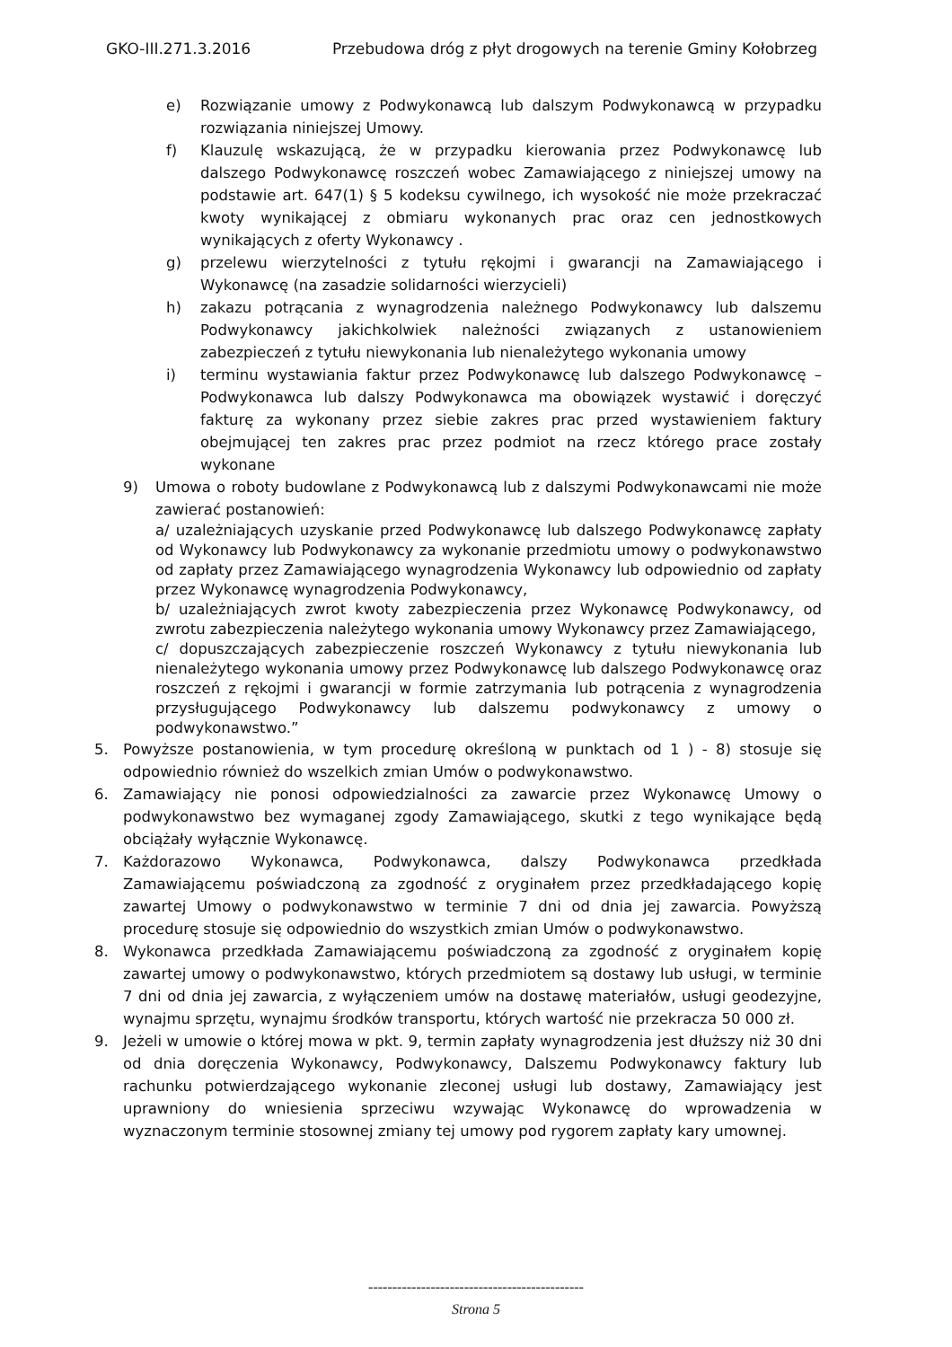GKO-III.271.3.2016 Przebudowa dróg z płyt drogowych na terenie Gminy Kołobrzeg
e) Rozwiązanie umowy z Podwykonawcą lub dalszym Podwykonawcą w przypadku rozwiązania niniejszej Umowy.
f) Klauzulę wskazującą, że w przypadku kierowania przez Podwykonawcę lub dalszego Podwykonawcę roszczeń wobec Zamawiającego z niniejszej umowy na podstawie art. 647(1) § 5 kodeksu cywilnego, ich wysokość nie może przekraczać kwoty wynikającej z obmiaru wykonanych prac oraz cen jednostkowych wynikających z oferty Wykonawcy .
g) przelewu wierzytelności z tytułu rękojmi i gwarancji na Zamawiającego i Wykonawcę (na zasadzie solidarności wierzycieli)
h) zakazu potrącania z wynagrodzenia należnego Podwykonawcy lub dalszemu Podwykonawcy jakichkolwiek należności związanych z ustanowieniem zabezpieczeń z tytułu niewykonania lub nienależytego wykonania umowy
i) terminu wystawiania faktur przez Podwykonawcę lub dalszego Podwykonawcę – Podwykonawca lub dalszy Podwykonawca ma obowiązek wystawić i doręczyć fakturę za wykonany przez siebie zakres prac przed wystawieniem faktury obejmującej ten zakres prac przez podmiot na rzecz którego prace zostały wykonane
9) Umowa o roboty budowlane z Podwykonawcą lub z dalszymi Podwykonawcami nie może zawierać postanowień:
a/ uzależniających uzyskanie przed Podwykonawcę lub dalszego Podwykonawcę zapłaty od Wykonawcy lub Podwykonawcy za wykonanie przedmiotu umowy o podwykonawstwo od zapłaty przez Zamawiającego wynagrodzenia Wykonawcy lub odpowiednio od zapłaty przez Wykonawcę wynagrodzenia Podwykonawcy,
b/ uzależniających zwrot kwoty zabezpieczenia przez Wykonawcę Podwykonawcy, od zwrotu zabezpieczenia należytego wykonania umowy Wykonawcy przez Zamawiającego,
c/ dopuszczających zabezpieczenie roszczeń Wykonawcy z tytułu niewykonania lub nienależytego wykonania umowy przez Podwykonawcę lub dalszego Podwykonawcę oraz roszczeń z rękojmi i gwarancji w formie zatrzymania lub potrącenia z wynagrodzenia przysługującego Podwykonawcy lub dalszemu podwykonawcy z umowy o podwykonawstwo.”
5. Powyższe postanowienia, w tym procedurę określoną w punktach od 1 ) - 8) stosuje się odpowiednio również do wszelkich zmian Umów o podwykonawstwo.
6. Zamawiający nie ponosi odpowiedzialności za zawarcie przez Wykonawcę Umowy o podwykonawstwo bez wymaganej zgody Zamawiającego, skutki z tego wynikające będą obciążały wyłącznie Wykonawcę.
7. Każdorazowo Wykonawca, Podwykonawca, dalszy Podwykonawca przedkłada Zamawiającemu poświadczoną za zgodność z oryginałem przez przedkładającego kopię zawartej Umowy o podwykonawstwo w terminie 7 dni od dnia jej zawarcia. Powyższą procedurę stosuje się odpowiednio do wszystkich zmian Umów o podwykonawstwo.
8. Wykonawca przedkłada Zamawiającemu poświadczoną za zgodność z oryginałem kopię zawartej umowy o podwykonawstwo, których przedmiotem są dostawy lub usługi, w terminie 7 dni od dnia jej zawarcia, z wyłączeniem umów na dostawę materiałów, usługi geodezyjne, wynajmu sprzętu, wynajmu środków transportu, których wartość nie przekracza 50 000 zł.
9. Jeżeli w umowie o której mowa w pkt. 9, termin zapłaty wynagrodzenia jest dłuższy niż 30 dni od dnia doręczenia Wykonawcy, Podwykonawcy, Dalszemu Podwykonawcy faktury lub rachunku potwierdzającego wykonanie zleconej usługi lub dostawy, Zamawiający jest uprawniony do wniesienia sprzeciwu wzywając Wykonawcę do wprowadzenia w wyznaczonym terminie stosownej zmiany tej umowy pod rygorem zapłaty kary umownej.
---------------------------------------------
Strona 5